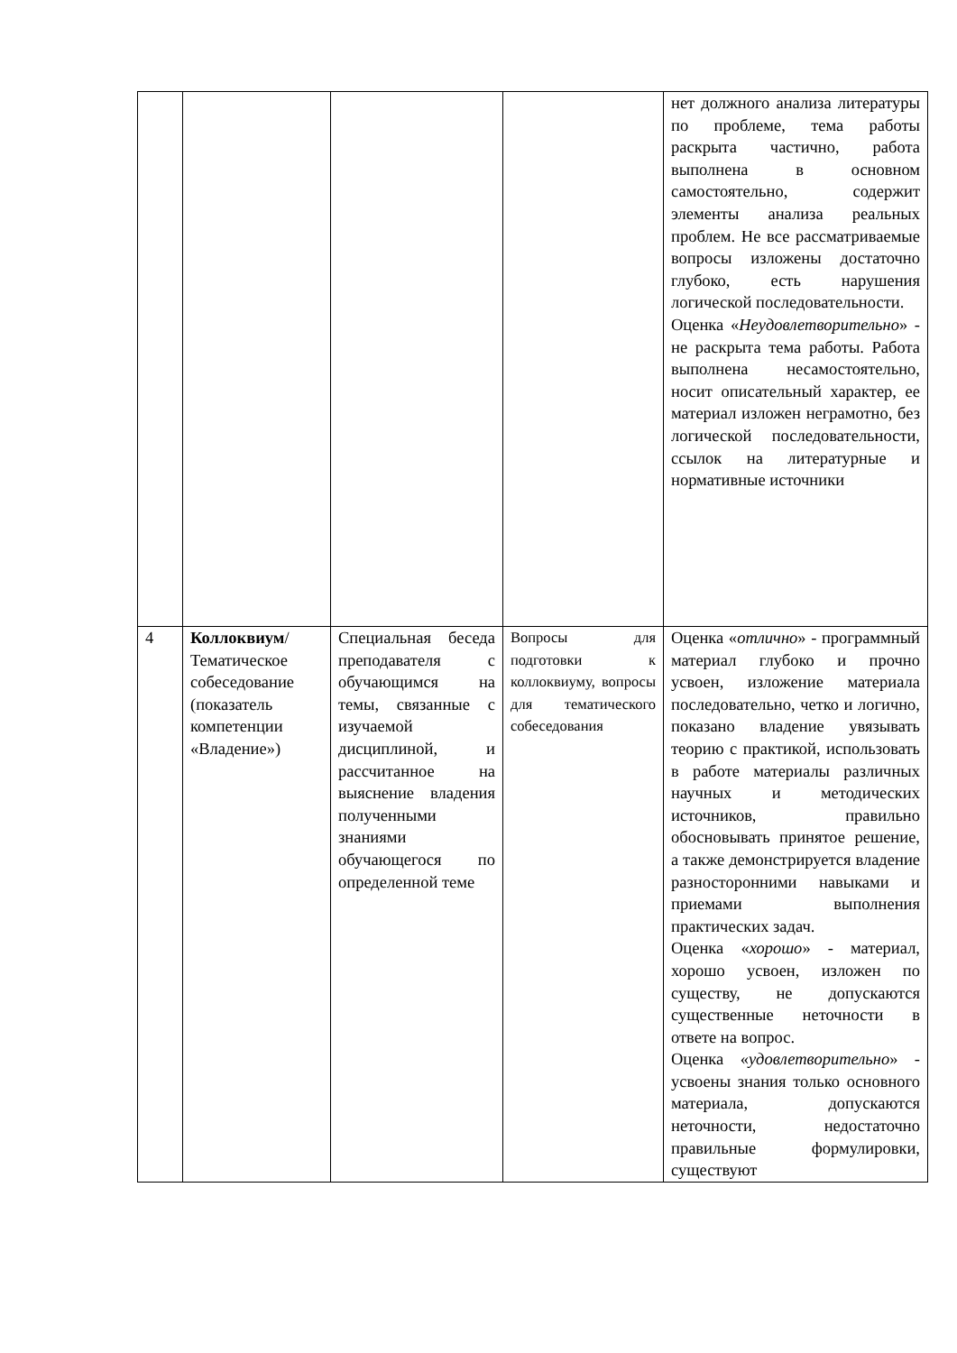| | | | | нет должного анализа литературы по проблеме, тема работы раскрыта частично, работа выполнена в основном самостоятельно, содержит элементы анализа реальных проблем. Не все рассматриваемые вопросы изложены достаточно глубоко, есть нарушения логической последовательности. Оценка « Неудовлетворительно » - не раскрыта тема работы. Работа выполнена несамостоятельно, носит описательный характер, ее материал изложен неграмотно, без логической последовательности, ссылок на литературные и нормативные источники |
| 4 | Коллоквиум / Тематическое собеседование (показатель компетенции «Владение») | Специальная беседа преподавателя с обучающимся на темы, связанные с изучаемой дисциплиной, и рассчитанное на выяснение владения полученными знаниями обучающегося по определенной теме | Вопросы для подготовки к коллоквиуму, вопросы для тематического собеседования | Оценка « отлично » - программный материал глубоко и прочно усвоен, изложение материала последовательно, четко и логично, показано владение увязывать теорию с практикой, использовать в работе материалы различных научных и методических источников, правильно обосновывать принятое решение, а также демонстрируется владение разносторонними навыками и приемами выполнения практических задач. Оценка « хорошо » - материал, хорошо усвоен, изложен по существу, не допускаются существенные неточности в ответе на вопрос. Оценка « удовлетворительно » - усвоены знания только основного материала, допускаются неточности, недостаточно правильные формулировки, существуют |